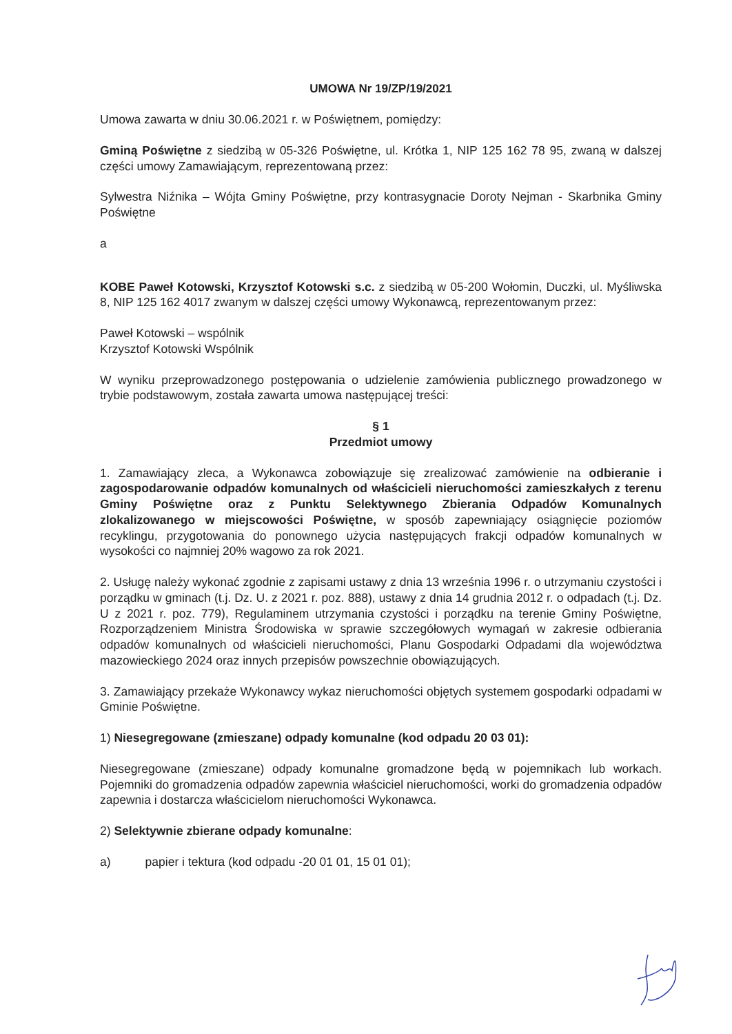UMOWA Nr 19/ZP/19/2021
Umowa zawarta w dniu 30.06.2021 r. w Poświętnem, pomiędzy:
Gminą Poświętne z siedzibą w 05-326 Poświętne, ul. Krótka 1, NIP 125 162 78 95, zwaną w dalszej części umowy Zamawiającym, reprezentowaną przez:
Sylwestra Niźnika – Wójta Gminy Poświętne, przy kontrasygnacie Doroty Nejman - Skarbnika Gminy Poświętne
a
KOBE Paweł Kotowski, Krzysztof Kotowski s.c. z siedzibą w 05-200 Wołomin, Duczki, ul. Myśliwska 8, NIP 125 162 4017 zwanym w dalszej części umowy Wykonawcą, reprezentowanym przez:
Paweł Kotowski – wspólnik
Krzysztof Kotowski Wspólnik
W wyniku przeprowadzonego postępowania o udzielenie zamówienia publicznego prowadzonego w trybie podstawowym, została zawarta umowa następującej treści:
§ 1
Przedmiot umowy
1. Zamawiający zleca, a Wykonawca zobowiązuje się zrealizować zamówienie na odbieranie i zagospodarowanie odpadów komunalnych od właścicieli nieruchomości zamieszkałych z terenu Gminy Poświętne oraz z Punktu Selektywnego Zbierania Odpadów Komunalnych zlokalizowanego w miejscowości Poświętne, w sposób zapewniający osiągnięcie poziomów recyklingu, przygotowania do ponownego użycia następujących frakcji odpadów komunalnych w wysokości co najmniej 20% wagowo za rok 2021.
2. Usługę należy wykonać zgodnie z zapisami ustawy z dnia 13 września 1996 r. o utrzymaniu czystości i porządku w gminach (t.j. Dz. U. z 2021 r. poz. 888), ustawy z dnia 14 grudnia 2012 r. o odpadach (t.j. Dz. U z 2021 r. poz. 779), Regulaminem utrzymania czystości i porządku na terenie Gminy Poświętne, Rozporządzeniem Ministra Środowiska w sprawie szczegółowych wymagań w zakresie odbierania odpadów komunalnych od właścicieli nieruchomości, Planu Gospodarki Odpadami dla województwa mazowieckiego 2024 oraz innych przepisów powszechnie obowiązujących.
3. Zamawiający przekaże Wykonawcy wykaz nieruchomości objętych systemem gospodarki odpadami w Gminie Poświętne.
1) Niesegregowane (zmieszane) odpady komunalne (kod odpadu 20 03 01):
Niesegregowane (zmieszane) odpady komunalne gromadzone będą w pojemnikach lub workach. Pojemniki do gromadzenia odpadów zapewnia właściciel nieruchomości, worki do gromadzenia odpadów zapewnia i dostarcza właścicielom nieruchomości Wykonawca.
2) Selektywnie zbierane odpady komunalne:
a) papier i tektura (kod odpadu -20 01 01, 15 01 01);